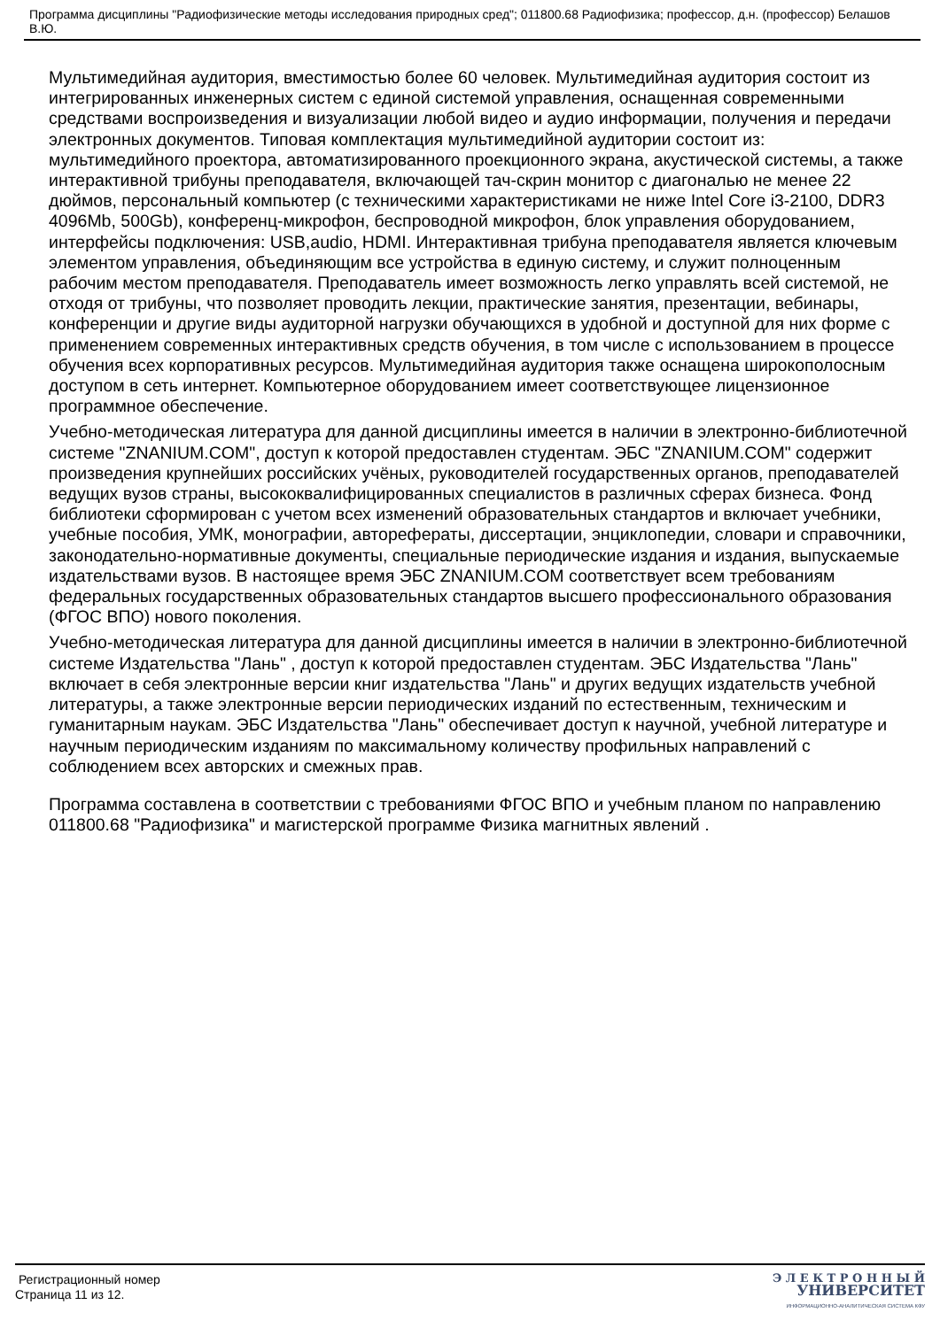Программа дисциплины "Радиофизические методы исследования природных сред"; 011800.68 Радиофизика; профессор, д.н. (профессор) Белашов В.Ю.
Мультимедийная аудитория, вместимостью более 60 человек. Мультимедийная аудитория состоит из интегрированных инженерных систем с единой системой управления, оснащенная современными средствами воспроизведения и визуализации любой видео и аудио информации, получения и передачи электронных документов. Типовая комплектация мультимедийной аудитории состоит из: мультимедийного проектора, автоматизированного проекционного экрана, акустической системы, а также интерактивной трибуны преподавателя, включающей тач-скрин монитор с диагональю не менее 22 дюймов, персональный компьютер (с техническими характеристиками не ниже Intel Core i3-2100, DDR3 4096Mb, 500Gb), конференц-микрофон, беспроводной микрофон, блок управления оборудованием, интерфейсы подключения: USB,audio, HDMI. Интерактивная трибуна преподавателя является ключевым элементом управления, объединяющим все устройства в единую систему, и служит полноценным рабочим местом преподавателя. Преподаватель имеет возможность легко управлять всей системой, не отходя от трибуны, что позволяет проводить лекции, практические занятия, презентации, вебинары, конференции и другие виды аудиторной нагрузки обучающихся в удобной и доступной для них форме с применением современных интерактивных средств обучения, в том числе с использованием в процессе обучения всех корпоративных ресурсов. Мультимедийная аудитория также оснащена широкополосным доступом в сеть интернет. Компьютерное оборудованием имеет соответствующее лицензионное программное обеспечение.
Учебно-методическая литература для данной дисциплины имеется в наличии в электронно-библиотечной системе "ZNANIUM.COM", доступ к которой предоставлен студентам. ЭБС "ZNANIUM.COM" содержит произведения крупнейших российских учёных, руководителей государственных органов, преподавателей ведущих вузов страны, высококвалифицированных специалистов в различных сферах бизнеса. Фонд библиотеки сформирован с учетом всех изменений образовательных стандартов и включает учебники, учебные пособия, УМК, монографии, авторефераты, диссертации, энциклопедии, словари и справочники, законодательно-нормативные документы, специальные периодические издания и издания, выпускаемые издательствами вузов. В настоящее время ЭБС ZNANIUM.COM соответствует всем требованиям федеральных государственных образовательных стандартов высшего профессионального образования (ФГОС ВПО) нового поколения.
Учебно-методическая литература для данной дисциплины имеется в наличии в электронно-библиотечной системе Издательства "Лань" , доступ к которой предоставлен студентам. ЭБС Издательства "Лань" включает в себя электронные версии книг издательства "Лань" и других ведущих издательств учебной литературы, а также электронные версии периодических изданий по естественным, техническим и гуманитарным наукам. ЭБС Издательства "Лань" обеспечивает доступ к научной, учебной литературе и научным периодическим изданиям по максимальному количеству профильных направлений с соблюдением всех авторских и смежных прав.
Программа составлена в соответствии с требованиями ФГОС ВПО и учебным планом по направлению 011800.68 "Радиофизика" и магистерской программе Физика магнитных явлений .
Регистрационный номер
Страница 11 из 12.
Э Л Е К Т Р О Н Н Ы Й
УНИВЕРСИТЕТ
ИНФОРМАЦИОННО-АНАЛИТИЧЕСКАЯ СИСТЕМА КФУ